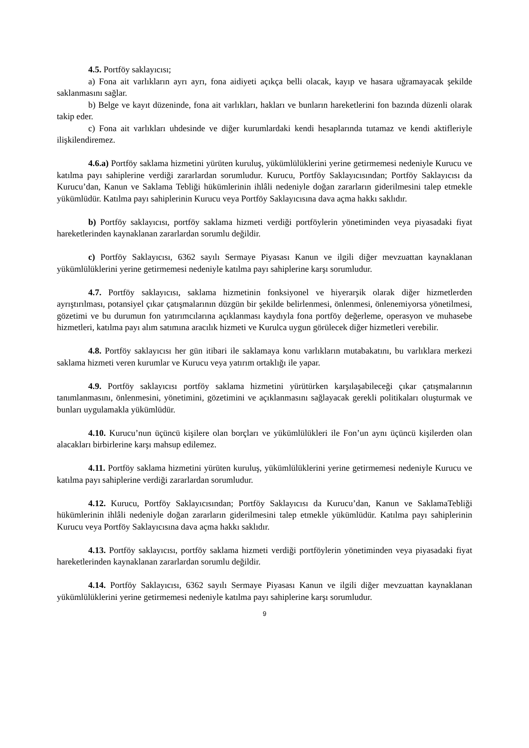4.5. Portföy saklayıcısı;
a) Fona ait varlıkların ayrı ayrı, fona aidiyeti açıkça belli olacak, kayıp ve hasara uğramayacak şekilde saklanmasını sağlar.
b) Belge ve kayıt düzeninde, fona ait varlıkları, hakları ve bunların hareketlerini fon bazında düzenli olarak takip eder.
c) Fona ait varlıkları uhdesinde ve diğer kurumlardaki kendi hesaplarında tutamaz ve kendi aktifleriyle ilişkilendiremez.
4.6.a) Portföy saklama hizmetini yürüten kuruluş, yükümlülüklerini yerine getirmemesi nedeniyle Kurucu ve katılma payı sahiplerine verdiği zararlardan sorumludur. Kurucu, Portföy Saklayıcısından; Portföy Saklayıcısı da Kurucu’dan, Kanun ve Saklama Tebliği hükümlerinin ihlâli nedeniyle doğan zararların giderilmesini talep etmekle yükümlüdür. Katılma payı sahiplerinin Kurucu veya Portföy Saklayıcısına dava açma hakkı saklıdır.
b) Portföy saklayıcısı, portföy saklama hizmeti verdiği portföylerin yönetiminden veya piyasadaki fiyat hareketlerinden kaynaklanan zararlardan sorumlu değildir.
c) Portföy Saklayıcısı, 6362 sayılı Sermaye Piyasası Kanun ve ilgili diğer mevzuattan kaynaklanan yükümlülüklerini yerine getirmemesi nedeniyle katılma payı sahiplerine karşı sorumludur.
4.7. Portföy saklayıcısı, saklama hizmetinin fonksiyonel ve hiyerarşik olarak diğer hizmetlerden ayrıştırılması, potansiyel çıkar çatışmalarının düzgün bir şekilde belirlenmesi, önlenmesi, önlenemiyorsa yönetilmesi, gözetimi ve bu durumun fon yatırımcılarına açıklanması kaydıyla fona portföy değerleme, operasyon ve muhasebe hizmetleri, katılma payı alım satımına aracılık hizmeti ve Kurulca uygun görülecek diğer hizmetleri verebilir.
4.8. Portföy saklayıcısı her gün itibari ile saklamaya konu varlıkların mutabakatını, bu varlıklara merkezi saklama hizmeti veren kurumlar ve Kurucu veya yatırım ortaklığı ile yapar.
4.9. Portföy saklayıcısı portföy saklama hizmetini yürütürken karşılaşabileceği çıkar çatışmalarının tanımlanmasını, önlenmesini, yönetimini, gözetimini ve açıklanmasını sağlayacak gerekli politikaları oluşturmak ve bunları uygulamakla yükümlüdür.
4.10. Kurucu’nun üçüncü kişilere olan borçları ve yükümlülükleri ile Fon’un aynı üçüncü kişilerden olan alacakları birbirlerine karşı mahsup edilemez.
4.11. Portföy saklama hizmetini yürüten kuruluş, yükümlülüklerini yerine getirmemesi nedeniyle Kurucu ve katılma payı sahiplerine verdiği zararlardan sorumludur.
4.12. Kurucu, Portföy Saklayıcısından; Portföy Saklayıcısı da Kurucu’dan, Kanun ve SaklamaTebliği hükümlerinin ihlâli nedeniyle doğan zararların giderilmesini talep etmekle yükümlüdür. Katılma payı sahiplerinin Kurucu veya Portföy Saklayıcısına dava açma hakkı saklıdır.
4.13. Portföy saklayıcısı, portföy saklama hizmeti verdiği portföylerin yönetiminden veya piyasadaki fiyat hareketlerinden kaynaklanan zararlardan sorumlu değildir.
4.14. Portföy Saklayıcısı, 6362 sayılı Sermaye Piyasası Kanun ve ilgili diğer mevzuattan kaynaklanan yükümlülüklerini yerine getirmemesi nedeniyle katılma payı sahiplerine karşı sorumludur.
9